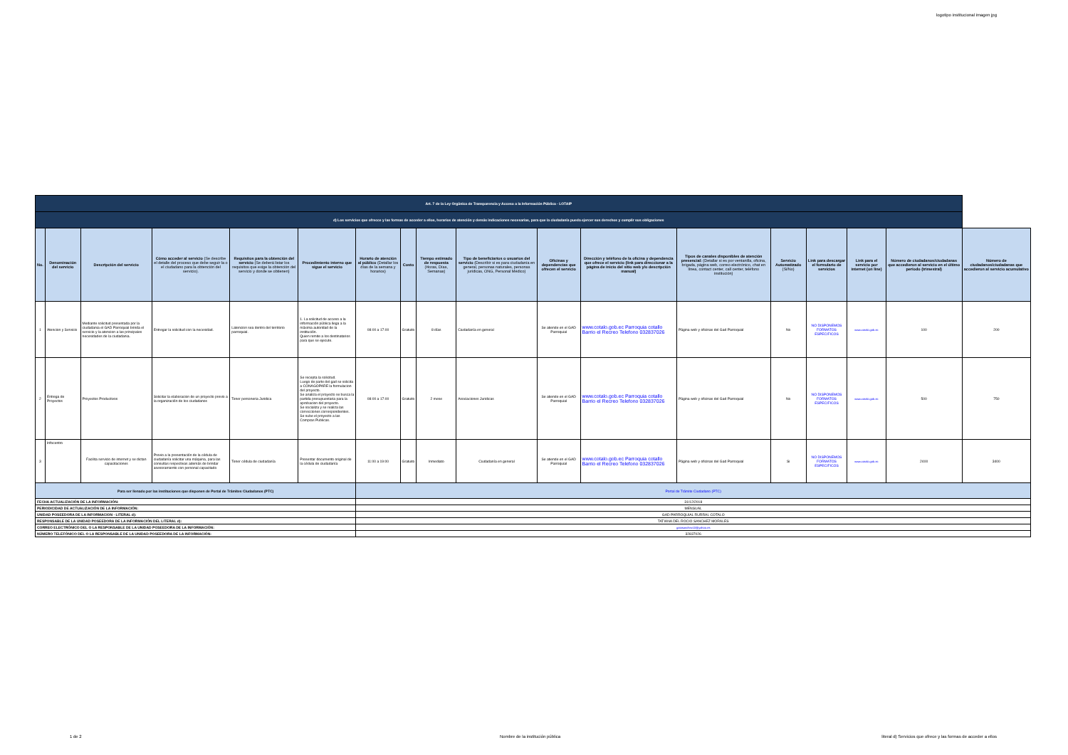logotipo institucional imagen jpg
| Art. 7 de la Ley Orgánica de Transparencia y Acceso a la Información Pública - LOTAIP | | | | | | | | | | | | | | | | | |
| d) Los servicios que ofrecce y las formas de acceder a ellos, horarios de atención y demás indicaciones necesarias, para que la ciudadanía pueda ejercer sus derechos y cumplir sus obligaciones | | | | | | | | | | | | | | | | | |
| No. | Denominación del servicio | Descripción del servicio | Cómo acceder al servicio (Se describe el detalle del proceso que debe seguir la o el ciudadano para la obtención del servicio). | Requisitos para la obtención del servicio (Se deberá listar los requisitos que exige la obtención del servicio y donde se obtienen) | Procedimiento interno que sigue el servicio | Horario de atención al público (Detallar los días de la semana y horarios) | Costo | Tiempo estimado de respuesta (Horas, Días, Semanas) | Tipo de beneficiarios o usuarios del servicio (Describir si es para ciudadanía en general, personas naturales, personas jurídicas, ONG, Personal Médico) | Oficinas y dependencias que ofrecen el servicio | Dirección y teléfono de la oficina y dependencia que ofrece el servicio (link para direccionar a la página de inicio del sitio web y/o descripción manual) | Tipos de canales disponibles de atención presencial: (Detallar si es por ventanilla, oficina, brigada, página web, correo electrónico, chat en línea, contact center, call center, teléfono institución) | Servicio Automatizado (Si/No) | Link para descargar el formulario de servicios | Link para el servicio por internet (on line) | Número de ciudadanos/ciudadanas que accedieron al servicio en el último período (trimestral) | Número de ciudadanos/ciudadanas que accedieron al servicio acumulativo |
| 1 | Atencion y Servicio | Mediante solicitud presentada por la ciudadania el GAD Parroquial brinda el servicio y la atencion a las principales necesidades de la ciudadania. | Entregar la solicitud con la necesidad. | Latencion sea dentro del territorio parroquial. | 1. La solicitud de acceso a la información pública llega a la máxima autoridad de la institución. Quien remite a los destinatarios para que se ejecute. | 08:00 a 17:00 | Gratuito | 8 días | Ciudadanía en general | Se atiende en el GAD Parroquial | www.cotalo.gob.ec Parroquia cotallo Barrio el Recreo Telefono 032837026 | Página web y oficinas del Gad Parroquial | No | NO DISPONEMOS FORMATOS ESPECIFICOS | www.cotalo.gob.ec | 100 | 200 |
| 2 | Entrega de Proyectos | Proyectos Productivos | Solicitar la elaboracion de un proyecto previo a la organización de los ciudadanos | Tener personeria Juridica | Se recepta la solicitud. Luego de parte del gad se solicita a CONAGOPARE la formulacion del proyecto. Se analiza el proyecto se busca la partida presupuestaria para la aprobacion del proyecto. Se socializa y se realiza las correcciones correspondientes. Se sube el proyecto a las Compras Publicas. | 08:00 a 17:00 | Gratuito | 2 mese | Asociaciones Juridicas | Se atiende en el GAD Parroquial | www.cotalo.gob.ec Parroquia cotallo Barrio el Recreo Telefono 032837026 | Página web y oficinas del Gad Parroquial | No | NO DISPONEMOS FORMATOS ESPECIFICOS | www.cotalo.gob.ec | 500 | 750 |
| 3 | Infocentro | Facilita servicio de internet y se dictan capacitaciones | Previo a la presentación de la cédula de ciudadanía solicitar una máquina, para las consultas respectivas además de brindar asesoramiento con personal capacitado | Tener cédula de ciudadanía | Presentar documento original de la cédula de ciudadanía | 11:00 a 19:00 | Gratuito | Inmediato | Ciudadanía en general | Se atiende en el GAD Parroquial | www.cotalo.gob.ec Parroquia cotallo Barrio el Recreo Telefono 032837026 | Página web y oficinas del Gad Parroquial | Si | NO DISPONEMOS FORMATOS ESPECIFICOS | www.cotalo.gob.ec | 2400 | 3400 |
| Para ser llenado por las instituciones que disponen de Portal de Trámites Ciudadanos (PTC) | | | | | | Portal de Trámite Ciudadano (PTC) | | | | | | | | | | | |
| FECHA ACTUALIZACIÓN DE LA INFORMACIÓN: | | | | | | 31/12/2018 | | | | | | | | | | | |
| PERIODICIDAD DE ACTUALIZACIÓN DE LA INFORMACIÓN: | | | | | | MENSUAL | | | | | | | | | | | |
| UNIDAD POSEEDORA DE LA INFORMACION - LITERAL d): | | | | | | GAD PARROQUIAL RURRAL COTALO | | | | | | | | | | | |
| RESPONSABLE DE LA UNIDAD POSEEDORA DE LA INFORMACIÓN DEL LITERAL d): | | | | | | TATIANA DEL ROCIO SANCHEZ MORALES | | | | | | | | | | | |
| CORREO ELECTRÓNICO DEL O LA RESPONSABLE DE LA UNIDAD POSEEDORA DE LA INFORMACIÓN: | | | | | | gatasanchez10@yahoo.es | | | | | | | | | | | |
| NÚMERO TELEFÓNICO DEL O LA RESPONSABLE DE LA UNIDAD POSEEDORA DE LA INFORMACIÓN: | | | | | | 32837026 | | | | | | | | | | | |
1 de 2
Nombre de la institución pública
literal d) Servicios que ofrece y las formas de acceder a ellos